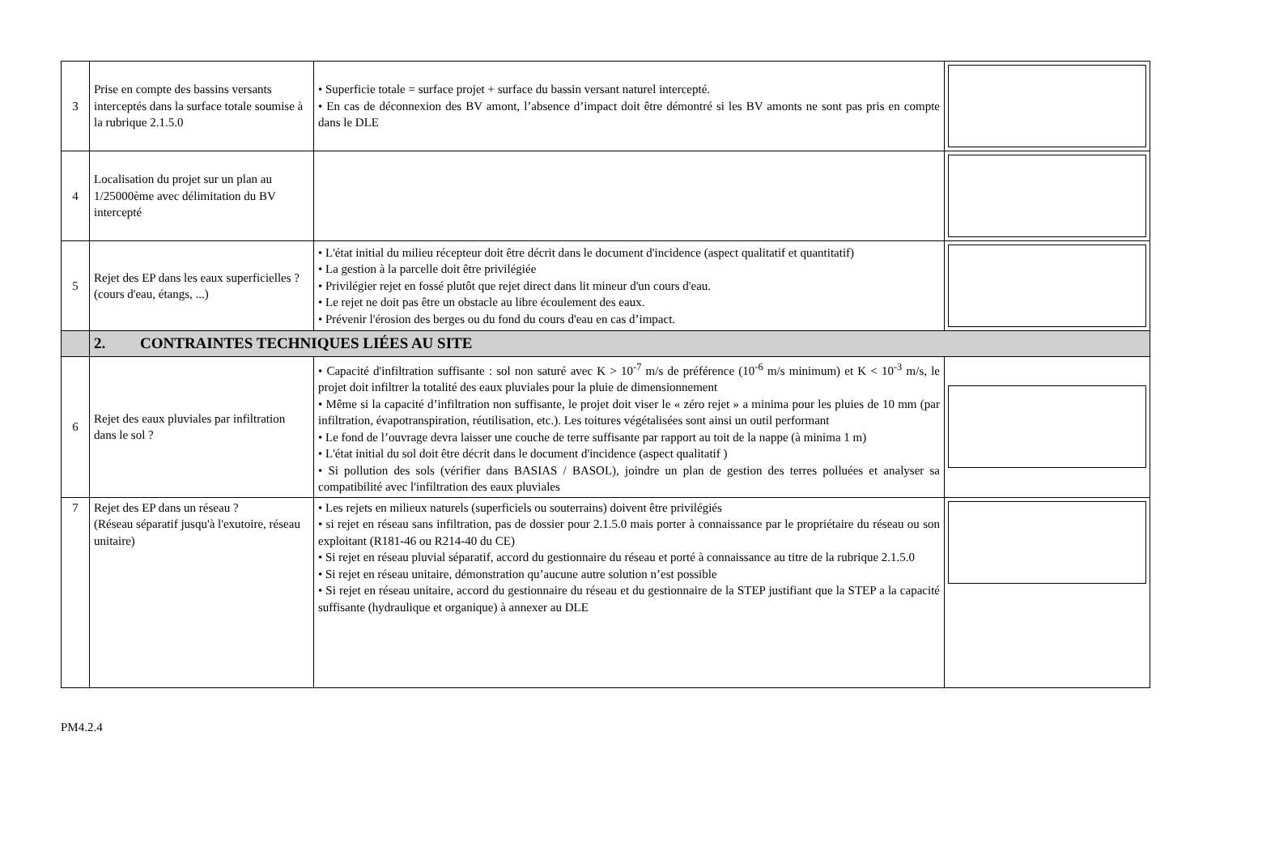| 3 | Prise en compte des bassins versants interceptés dans la surface totale soumise à la rubrique 2.1.5.0 | • Superficie totale = surface projet + surface du bassin versant naturel intercepté. • En cas de déconnexion des BV amont, l’absence d’impact doit être démontré si les BV amonts ne sont pas pris en compte dans le DLE | |
| 4 | Localisation du projet sur un plan au 1/25000ème avec délimitation du BV intercepté | | |
| 5 | Rejet des EP dans les eaux superficielles ? (cours d'eau, étangs, ...) | • L'état initial du milieu récepteur doit être décrit dans le document d'incidence (aspect qualitatif et quantitatif) • La gestion à la parcelle doit être privilégiée • Privilégier rejet en fossé plutôt que rejet direct dans lit mineur d'un cours d'eau. • Le rejet ne doit pas être un obstacle au libre écoulement des eaux. • Prévenir l'érosion des berges ou du fond du cours d'eau en cas d’impact. | |
| | 2. CONTRAINTES TECHNIQUES LIÉES AU SITE | | |
| 6 | Rejet des eaux pluviales par infiltration dans le sol ? | • Capacité d'infiltration suffisante : sol non saturé avec K > 10<sup>-7</sup> m/s de préférence (10<sup>-6</sup> m/s minimum) et K < 10<sup>-3</sup> m/s, le projet doit infiltrer la totalité des eaux pluviales pour la pluie de dimensionnement • Même si la capacité d’infiltration non suffisante, le projet doit viser le « zéro rejet » a minima pour les pluies de 10 mm (par infiltration, évapotranspiration, réutilisation, etc.). Les toitures végétalisées sont ainsi un outil performant • Le fond de l’ouvrage devra laisser une couche de terre suffisante par rapport au toit de la nappe (à minima 1 m) • L'état initial du sol doit être décrit dans le document d'incidence (aspect qualitatif ) • Si pollution des sols (vérifier dans BASIAS / BASOL), joindre un plan de gestion des terres polluées et analyser sa compatibilité avec l'infiltration des eaux pluviales | |
| 7 | Rejet des EP dans un réseau ? (Réseau séparatif jusqu'à l'exutoire, réseau unitaire) | • Les rejets en milieux naturels (superficiels ou souterrains) doivent être privilégiés • si rejet en réseau sans infiltration, pas de dossier pour 2.1.5.0 mais porter à connaissance par le propriétaire du réseau ou son exploitant (R181-46 ou R214-40 du CE) • Si rejet en réseau pluvial séparatif, accord du gestionnaire du réseau et porté à connaissance au titre de la rubrique 2.1.5.0 • Si rejet en réseau unitaire, démonstration qu’aucune autre solution n’est possible • Si rejet en réseau unitaire, accord du gestionnaire du réseau et du gestionnaire de la STEP justifiant que la STEP a la capacité suffisante (hydraulique et organique) à annexer au DLE | |
PM4.2.4